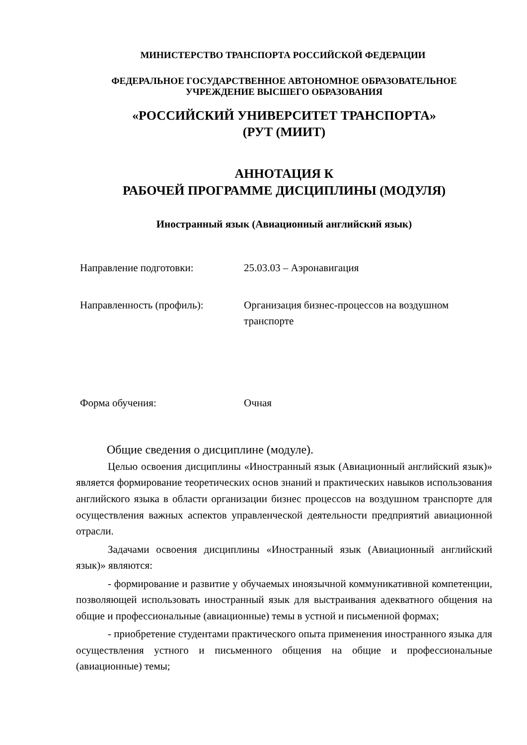МИНИСТЕРСТВО ТРАНСПОРТА РОССИЙСКОЙ ФЕДЕРАЦИИ
ФЕДЕРАЛЬНОЕ ГОСУДАРСТВЕННОЕ АВТОНОМНОЕ ОБРАЗОВАТЕЛЬНОЕ
УЧРЕЖДЕНИЕ ВЫСШЕГО ОБРАЗОВАНИЯ
«РОССИЙСКИЙ УНИВЕРСИТЕТ ТРАНСПОРТА»
(РУТ (МИИТ)
АННОТАЦИЯ К
РАБОЧЕЙ ПРОГРАММЕ ДИСЦИПЛИНЫ (МОДУЛЯ)
Иностранный язык (Авиационный английский язык)
| Направление подготовки: | 25.03.03 – Аэронавигация |
| Направленность (профиль): | Организация бизнес-процессов на воздушном транспорте |
| Форма обучения: | Очная |
Общие сведения о дисциплине (модуле).
Целью освоения дисциплины «Иностранный язык (Авиационный английский язык)» является формирование теоретических основ знаний и практических навыков использования английского языка в области организации бизнес процессов на воздушном транспорте для осуществления важных аспектов управленческой деятельности предприятий авиационной отрасли.
Задачами освоения дисциплины «Иностранный язык (Авиационный английский язык)» являются:
- формирование и развитие у обучаемых иноязычной коммуникативной компетенции, позволяющей использовать иностранный язык для выстраивания адекватного общения на общие и профессиональные (авиационные) темы в устной и письменной формах;
- приобретение студентами практического опыта применения иностранного языка для осуществления устного и письменного общения на общие и профессиональные (авиационные) темы;